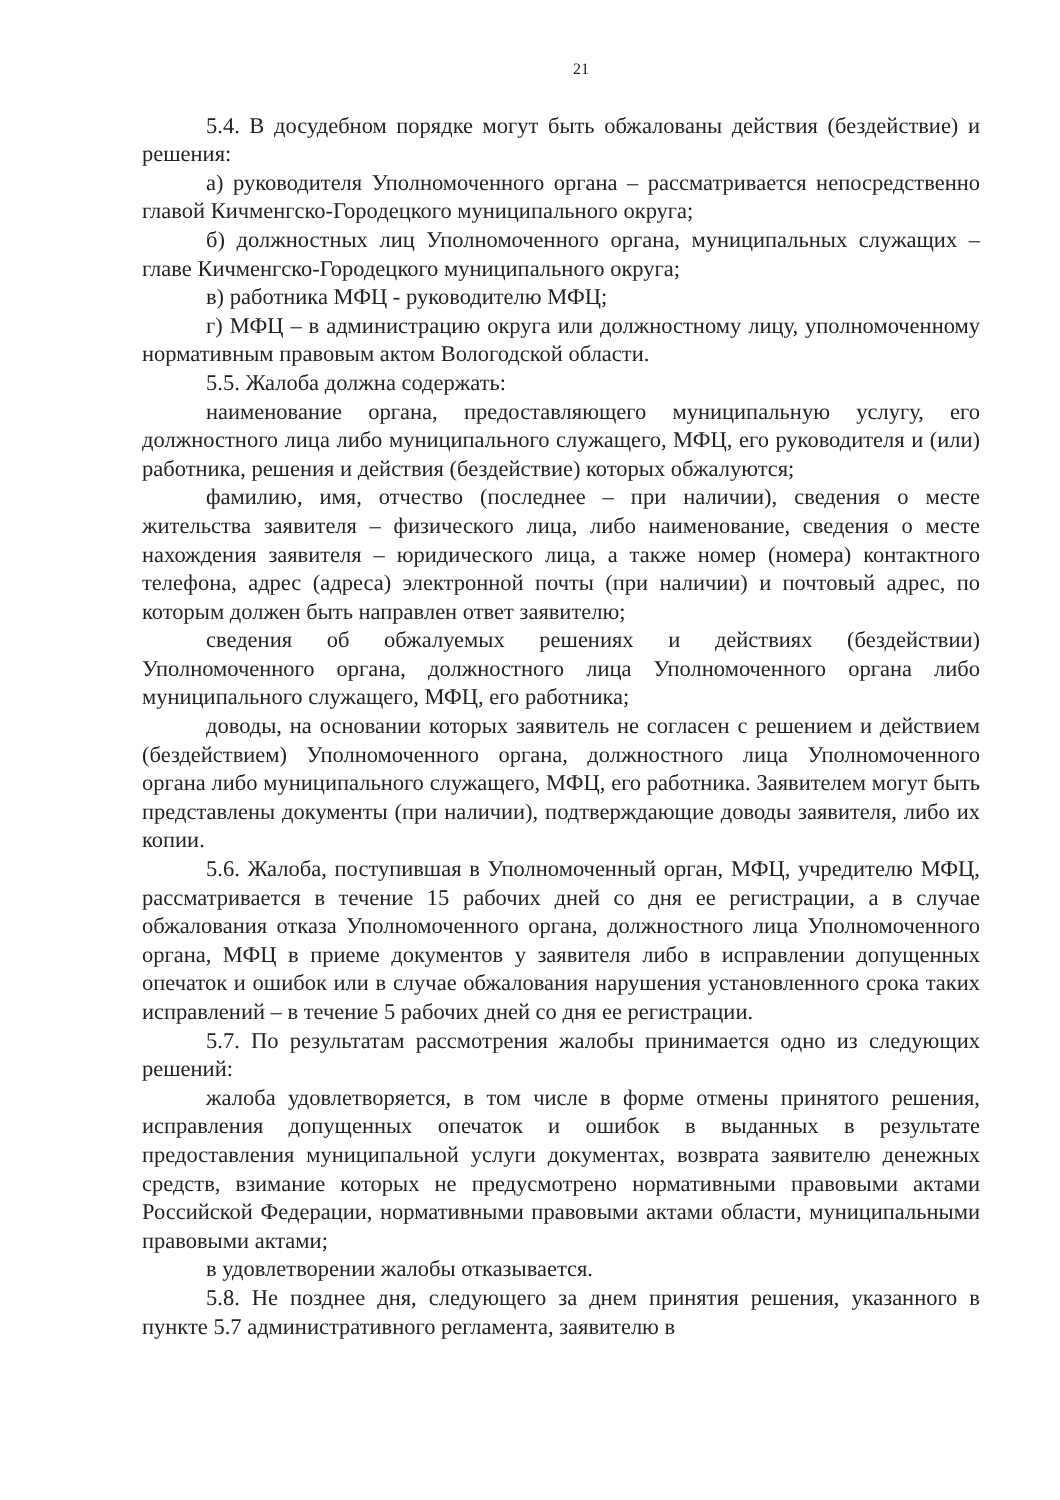21
5.4. В досудебном порядке могут быть обжалованы действия (бездействие) и решения:
а) руководителя Уполномоченного органа – рассматривается непосредственно главой Кичменгско-Городецкого муниципального округа;
б) должностных лиц Уполномоченного органа, муниципальных служащих – главе Кичменгско-Городецкого муниципального округа;
в) работника МФЦ - руководителю МФЦ;
г) МФЦ – в администрацию округа или должностному лицу, уполномоченному нормативным правовым актом Вологодской области.
5.5. Жалоба должна содержать:
наименование органа, предоставляющего муниципальную услугу, его должностного лица либо муниципального служащего, МФЦ, его руководителя и (или) работника, решения и действия (бездействие) которых обжалуются;
фамилию, имя, отчество (последнее – при наличии), сведения о месте жительства заявителя – физического лица, либо наименование, сведения о месте нахождения заявителя – юридического лица, а также номер (номера) контактного телефона, адрес (адреса) электронной почты (при наличии) и почтовый адрес, по которым должен быть направлен ответ заявителю;
сведения об обжалуемых решениях и действиях (бездействии) Уполномоченного органа, должностного лица Уполномоченного органа либо муниципального служащего, МФЦ, его работника;
доводы, на основании которых заявитель не согласен с решением и действием (бездействием) Уполномоченного органа, должностного лица Уполномоченного органа либо муниципального служащего, МФЦ, его работника. Заявителем могут быть представлены документы (при наличии), подтверждающие доводы заявителя, либо их копии.
5.6. Жалоба, поступившая в Уполномоченный орган, МФЦ, учредителю МФЦ, рассматривается в течение 15 рабочих дней со дня ее регистрации, а в случае обжалования отказа Уполномоченного органа, должностного лица Уполномоченного органа, МФЦ в приеме документов у заявителя либо в исправлении допущенных опечаток и ошибок или в случае обжалования нарушения установленного срока таких исправлений – в течение 5 рабочих дней со дня ее регистрации.
5.7. По результатам рассмотрения жалобы принимается одно из следующих решений:
жалоба удовлетворяется, в том числе в форме отмены принятого решения, исправления допущенных опечаток и ошибок в выданных в результате предоставления муниципальной услуги документах, возврата заявителю денежных средств, взимание которых не предусмотрено нормативными правовыми актами Российской Федерации, нормативными правовыми актами области, муниципальными правовыми актами;
в удовлетворении жалобы отказывается.
5.8. Не позднее дня, следующего за днем принятия решения, указанного в пункте 5.7 административного регламента, заявителю в